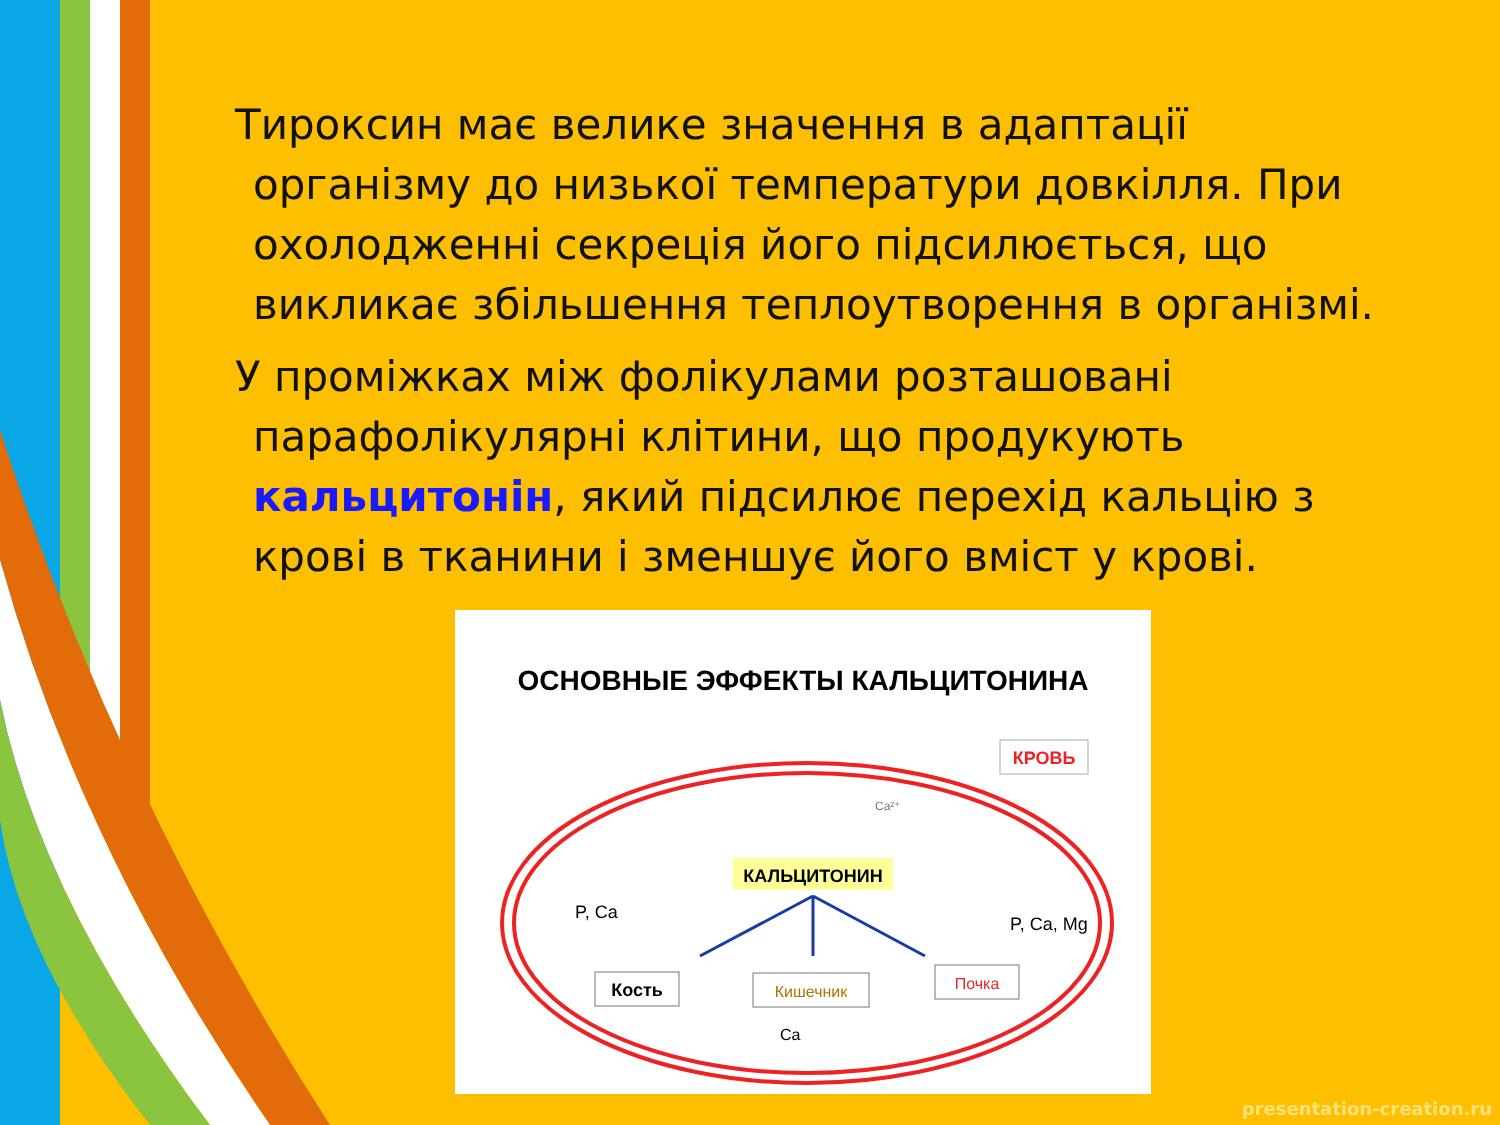Тироксин має велике значення в адаптації організму до низької температури довкілля. При охолодженні секреція його підсилюється, що викликає збільшення теплоутворення в організмі.
У проміжках між фолікулами розташовані парафолікулярні клітини, що продукують кальцитонін, який підсилює перехід кальцію з крові в тканини і зменшує його вміст у крові.
ОСНОВНЫЕ ЭФФЕКТЫ КАЛЬЦИТОНИНА
КРОВЬ
Ca²⁺
КАЛЬЦИТОНИН
P, Ca
P, Ca, Mg
Кость
Кишечник
Почка
Ca
presentation-creation.ru